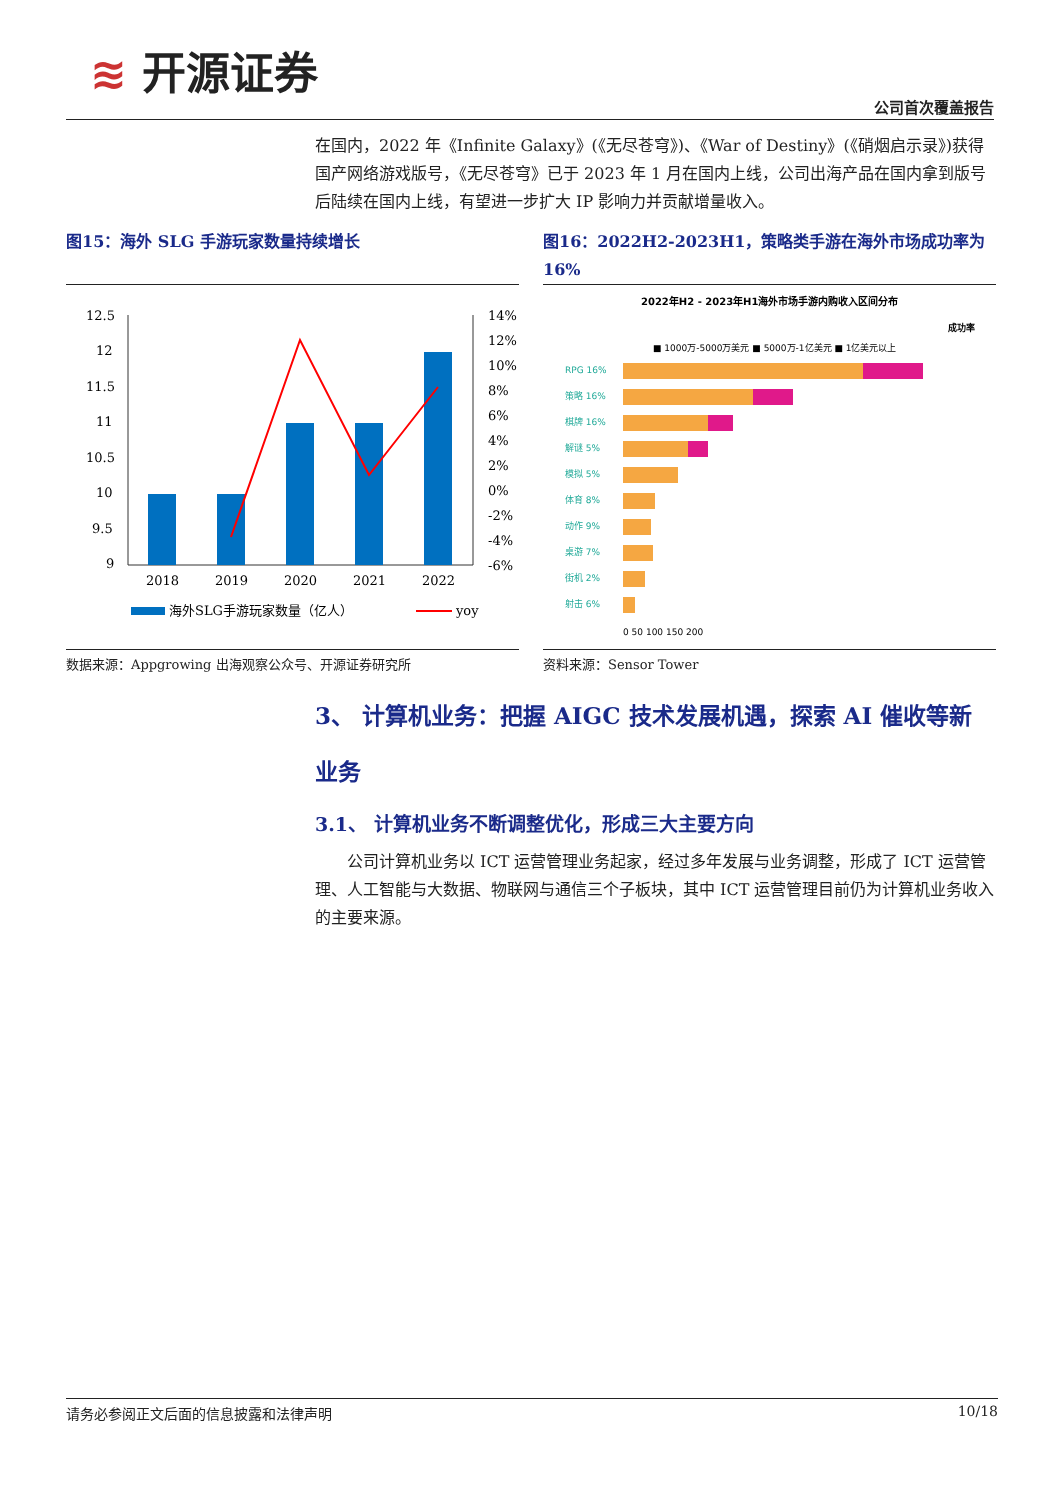≋ 开源证券
公司首次覆盖报告
在国内，2022 年《Infinite Galaxy》(《无尽苍穹》)、《War of Destiny》(《硝烟启示录》)获得国产网络游戏版号，《无尽苍穹》已于 2023 年 1 月在国内上线，公司出海产品在国内拿到版号后陆续在国内上线，有望进一步扩大 IP 影响力并贡献增量收入。
图15：海外 SLG 手游玩家数量持续增长
12.5
12
11.5
11
10.5
10
9.5
9
14%
12%
10%
8%
6%
4%
2%
0%
-2%
-4%
-6%
2018
2019
2020
2021
2022
海外SLG手游玩家数量（亿人）
yoy
数据来源：Appgrowing 出海观察公众号、开源证券研究所
图16：2022H2-2023H1，策略类手游在海外市场成功率为 16%
2022年H2 - 2023年H1海外市场手游内购收入区间分布
成功率
■ 1000万-5000万美元 ■ 5000万-1亿美元 ■ 1亿美元以上
RPG 16%
策略 16%
棋牌 16%
解谜 5%
模拟 5%
体育 8%
动作 9%
桌游 7%
街机 2%
射击 6%
0 50 100 150 200
资料来源：Sensor Tower
3、 计算机业务：把握 AIGC 技术发展机遇，探索 AI 催收等新业务
3.1、 计算机业务不断调整优化，形成三大主要方向
公司计算机业务以 ICT 运营管理业务起家，经过多年发展与业务调整，形成了 ICT 运营管理、人工智能与大数据、物联网与通信三个子板块，其中 ICT 运营管理目前仍为计算机业务收入的主要来源。
请务必参阅正文后面的信息披露和法律声明 10/18